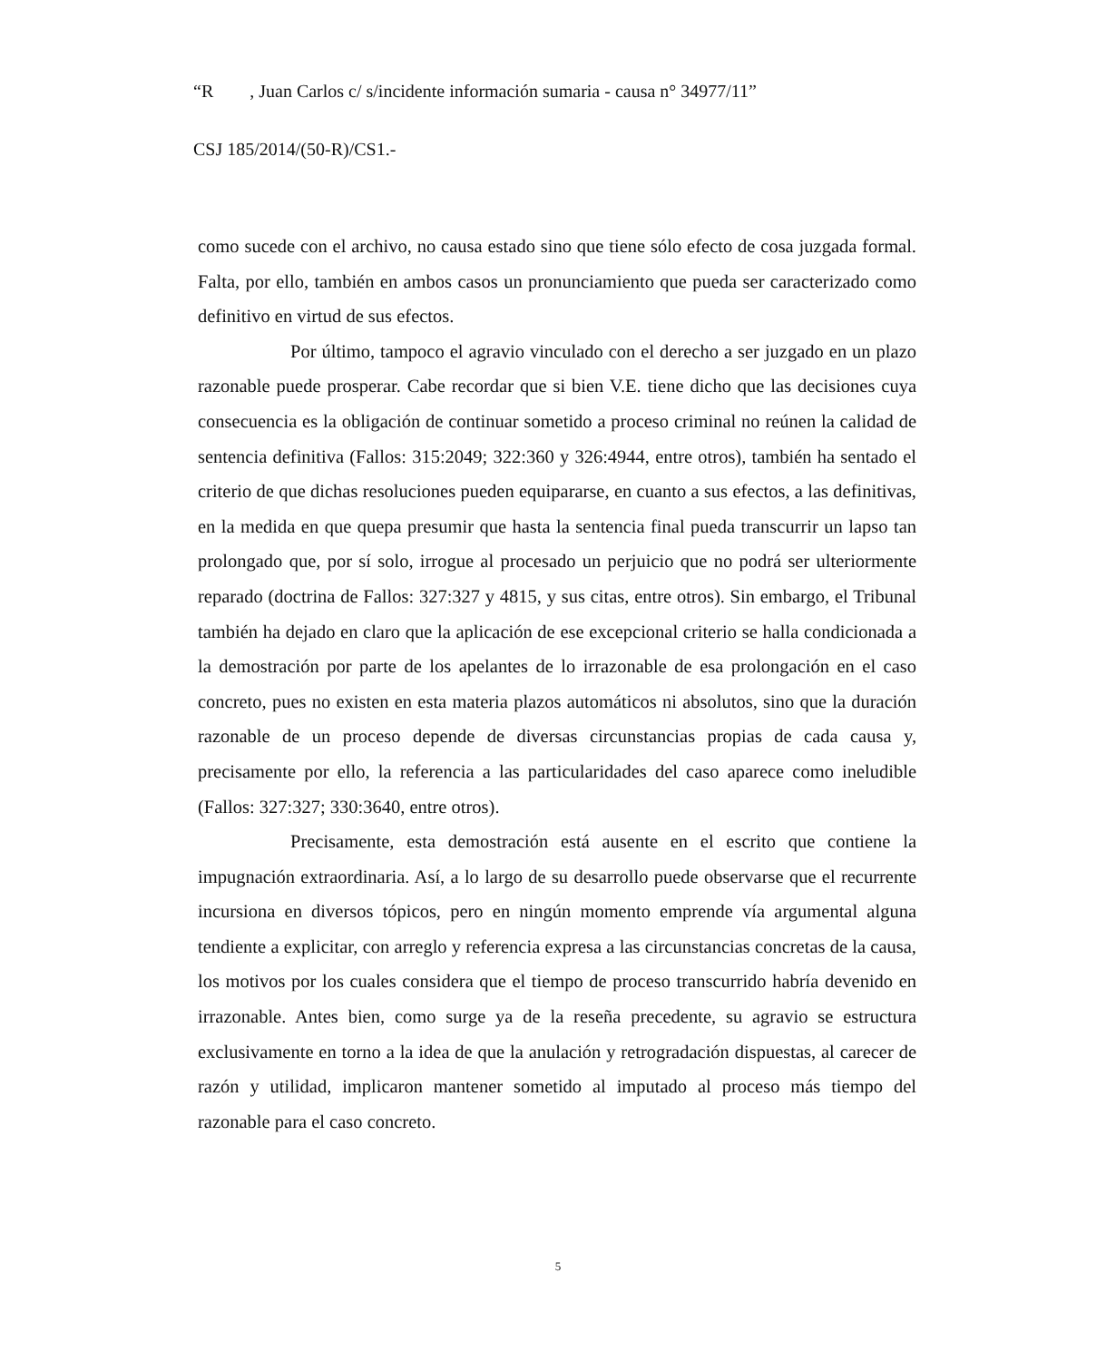“R , Juan Carlos c/ s/incidente información sumaria - causa n° 34977/11”
CSJ 185/2014/(50-R)/CS1.-
como sucede con el archivo, no causa estado sino que tiene sólo efecto de cosa juzgada formal. Falta, por ello, también en ambos casos un pronunciamiento que pueda ser caracterizado como definitivo en virtud de sus efectos.
Por último, tampoco el agravio vinculado con el derecho a ser juzgado en un plazo razonable puede prosperar. Cabe recordar que si bien V.E. tiene dicho que las decisiones cuya consecuencia es la obligación de continuar sometido a proceso criminal no reúnen la calidad de sentencia definitiva (Fallos: 315:2049; 322:360 y 326:4944, entre otros), también ha sentado el criterio de que dichas resoluciones pueden equipararse, en cuanto a sus efectos, a las definitivas, en la medida en que quepa presumir que hasta la sentencia final pueda transcurrir un lapso tan prolongado que, por sí solo, irrogue al procesado un perjuicio que no podrá ser ulteriormente reparado (doctrina de Fallos: 327:327 y 4815, y sus citas, entre otros). Sin embargo, el Tribunal también ha dejado en claro que la aplicación de ese excepcional criterio se halla condicionada a la demostración por parte de los apelantes de lo irrazonable de esa prolongación en el caso concreto, pues no existen en esta materia plazos automáticos ni absolutos, sino que la duración razonable de un proceso depende de diversas circunstancias propias de cada causa y, precisamente por ello, la referencia a las particularidades del caso aparece como ineludible (Fallos: 327:327; 330:3640, entre otros).
Precisamente, esta demostración está ausente en el escrito que contiene la impugnación extraordinaria. Así, a lo largo de su desarrollo puede observarse que el recurrente incursiona en diversos tópicos, pero en ningún momento emprende vía argumental alguna tendiente a explicitar, con arreglo y referencia expresa a las circunstancias concretas de la causa, los motivos por los cuales considera que el tiempo de proceso transcurrido habría devenido en irrazonable. Antes bien, como surge ya de la reseña precedente, su agravio se estructura exclusivamente en torno a la idea de que la anulación y retrogradación dispuestas, al carecer de razón y utilidad, implicaron mantener sometido al imputado al proceso más tiempo del razonable para el caso concreto.
5